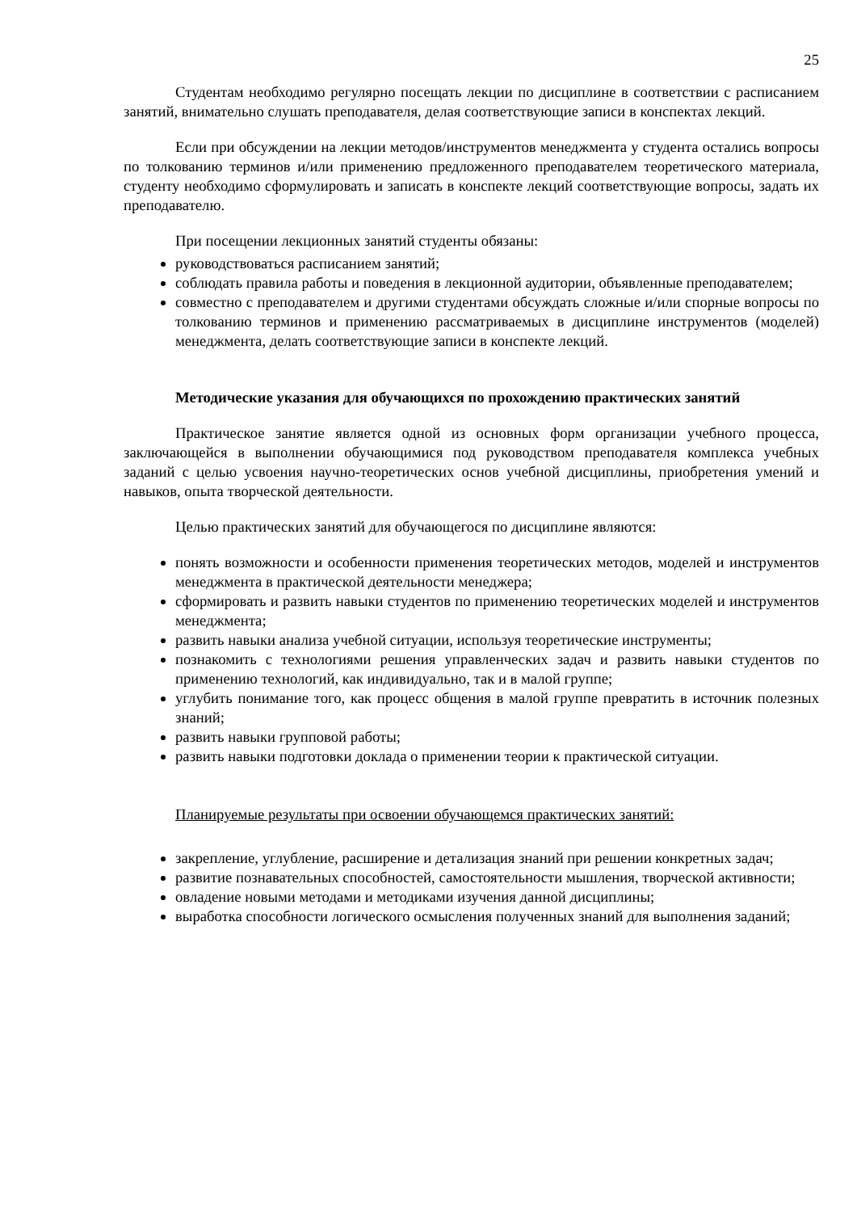25
Студентам необходимо регулярно посещать лекции по дисциплине в соответствии с расписанием занятий, внимательно слушать преподавателя, делая соответствующие записи в конспектах лекций.
Если при обсуждении на лекции методов/инструментов менеджмента у студента остались вопросы по толкованию терминов и/или применению предложенного преподавателем теоретического материала, студенту необходимо сформулировать и записать в конспекте лекций соответствующие вопросы, задать их преподавателю.
При посещении лекционных занятий студенты обязаны:
руководствоваться расписанием занятий;
соблюдать правила работы и поведения в лекционной аудитории, объявленные преподавателем;
совместно с преподавателем и другими студентами обсуждать сложные и/или спорные вопросы по толкованию терминов и применению рассматриваемых в дисциплине инструментов (моделей) менеджмента, делать соответствующие записи в конспекте лекций.
Методические указания для обучающихся по прохождению практических занятий
Практическое занятие является одной из основных форм организации учебного процесса, заключающейся в выполнении обучающимися под руководством преподавателя комплекса учебных заданий с целью усвоения научно-теоретических основ учебной дисциплины, приобретения умений и навыков, опыта творческой деятельности.
Целью практических занятий для обучающегося по дисциплине являются:
понять возможности и особенности применения теоретических методов, моделей и инструментов менеджмента в практической деятельности менеджера;
сформировать и развить навыки студентов по применению теоретических моделей и инструментов менеджмента;
развить навыки анализа учебной ситуации, используя теоретические инструменты;
познакомить с технологиями решения управленческих задач и развить навыки студентов по применению технологий, как индивидуально, так и в малой группе;
углубить понимание того, как процесс общения в малой группе превратить в источник полезных знаний;
развить навыки групповой работы;
развить навыки подготовки доклада о применении теории к практической ситуации.
Планируемые результаты при освоении обучающемся практических занятий:
закрепление, углубление, расширение и детализация знаний при решении конкретных задач;
развитие познавательных способностей, самостоятельности мышления, творческой активности;
овладение новыми методами и методиками изучения данной дисциплины;
выработка способности логического осмысления полученных знаний для выполнения заданий;